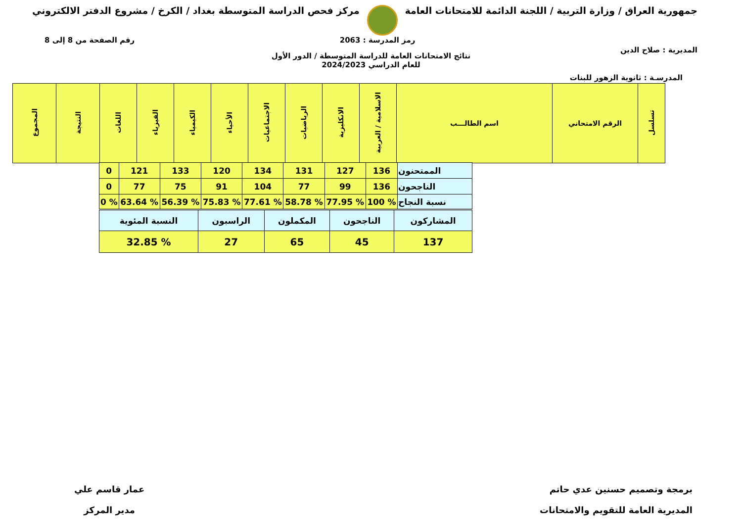جمهورية العراق / وزارة التربية / اللجنة الدائمة للامتحانات العامة
مركز فحص الدراسة المتوسطة بغداد / الكرخ / مشروع الدفتر الالكتروني
المديرية : صلاح الدين
رمز المدرسة : 2063 رقم الصفحة من 8 إلى 8
نتائج الامتحانات العامة للدراسة المتوسطة / الدور الأول
للعام الدراسي 2024/2023
المدرسـة : ثانوية الزهور للبنات
| تسلسل | الرقم الامتحاني | اسم الطالـــب | الاسلامية / العربية | الانكليزية | الرياضيات | الاجتماعيات | الأحياء | الكيمياء | الفيزياء | اللغات | النتيجة | المجموع |
| --- | --- | --- | --- | --- | --- | --- | --- | --- | --- | --- | --- | --- |
| الممتحنون | 136 | 127 | 131 | 134 | 120 | 133 | 121 | 0 |
| الناجحون | 136 | 99 | 77 | 104 | 91 | 75 | 77 | 0 |
| نسبة النجاح | % 100 | % 77.95 | % 58.78 | % 77.61 | % 75.83 | % 56.39 | % 63.64 | % 0 |
| المشاركون | الناجحون | المكملون | الراسبون | النسبة المئوية |
| 137 | 45 | 65 | 27 | % 32.85 |
برمجة وتصميم حسنين عدي حاتم
المديرية العامة للتقويم والامتحانات
عمار قاسم علي
مدير المركز